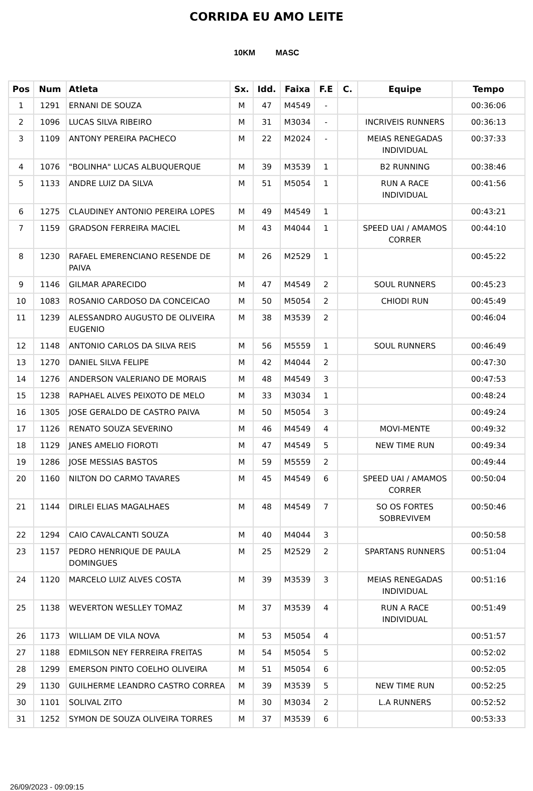CORRIDA EU AMO LEITE
10KM MASC
| Pos | Num | Atleta | Sx. | Idd. | Faixa | F.E | C. | Equipe | Tempo |
| --- | --- | --- | --- | --- | --- | --- | --- | --- | --- |
| 1 | 1291 | ERNANI DE SOUZA | M | 47 | M4549 | - | | | 00:36:06 |
| 2 | 1096 | LUCAS SILVA RIBEIRO | M | 31 | M3034 | - | | INCRIVEIS RUNNERS | 00:36:13 |
| 3 | 1109 | ANTONY PEREIRA PACHECO | M | 22 | M2024 | - | | MEIAS RENEGADAS INDIVIDUAL | 00:37:33 |
| 4 | 1076 | "BOLINHA" LUCAS ALBUQUERQUE | M | 39 | M3539 | 1 | | B2 RUNNING | 00:38:46 |
| 5 | 1133 | ANDRE LUIZ DA SILVA | M | 51 | M5054 | 1 | | RUN A RACE INDIVIDUAL | 00:41:56 |
| 6 | 1275 | CLAUDINEY ANTONIO PEREIRA LOPES | M | 49 | M4549 | 1 | | | 00:43:21 |
| 7 | 1159 | GRADSON FERREIRA MACIEL | M | 43 | M4044 | 1 | | SPEED UAI / AMAMOS CORRER | 00:44:10 |
| 8 | 1230 | RAFAEL EMERENCIANO RESENDE DE PAIVA | M | 26 | M2529 | 1 | | | 00:45:22 |
| 9 | 1146 | GILMAR APARECIDO | M | 47 | M4549 | 2 | | SOUL RUNNERS | 00:45:23 |
| 10 | 1083 | ROSANIO CARDOSO DA CONCEICAO | M | 50 | M5054 | 2 | | CHIODI RUN | 00:45:49 |
| 11 | 1239 | ALESSANDRO AUGUSTO DE OLIVEIRA EUGENIO | M | 38 | M3539 | 2 | | | 00:46:04 |
| 12 | 1148 | ANTONIO CARLOS DA SILVA REIS | M | 56 | M5559 | 1 | | SOUL RUNNERS | 00:46:49 |
| 13 | 1270 | DANIEL SILVA FELIPE | M | 42 | M4044 | 2 | | | 00:47:30 |
| 14 | 1276 | ANDERSON VALERIANO DE MORAIS | M | 48 | M4549 | 3 | | | 00:47:53 |
| 15 | 1238 | RAPHAEL ALVES PEIXOTO DE MELO | M | 33 | M3034 | 1 | | | 00:48:24 |
| 16 | 1305 | JOSE GERALDO DE CASTRO PAIVA | M | 50 | M5054 | 3 | | | 00:49:24 |
| 17 | 1126 | RENATO SOUZA SEVERINO | M | 46 | M4549 | 4 | | MOVI-MENTE | 00:49:32 |
| 18 | 1129 | JANES AMELIO FIOROTI | M | 47 | M4549 | 5 | | NEW TIME RUN | 00:49:34 |
| 19 | 1286 | JOSE MESSIAS BASTOS | M | 59 | M5559 | 2 | | | 00:49:44 |
| 20 | 1160 | NILTON DO CARMO TAVARES | M | 45 | M4549 | 6 | | SPEED UAI / AMAMOS CORRER | 00:50:04 |
| 21 | 1144 | DIRLEI ELIAS MAGALHAES | M | 48 | M4549 | 7 | | SO OS FORTES SOBREVIVEM | 00:50:46 |
| 22 | 1294 | CAIO CAVALCANTI SOUZA | M | 40 | M4044 | 3 | | | 00:50:58 |
| 23 | 1157 | PEDRO HENRIQUE DE PAULA DOMINGUES | M | 25 | M2529 | 2 | | SPARTANS RUNNERS | 00:51:04 |
| 24 | 1120 | MARCELO LUIZ ALVES COSTA | M | 39 | M3539 | 3 | | MEIAS RENEGADAS INDIVIDUAL | 00:51:16 |
| 25 | 1138 | WEVERTON WESLLEY TOMAZ | M | 37 | M3539 | 4 | | RUN A RACE INDIVIDUAL | 00:51:49 |
| 26 | 1173 | WILLIAM DE VILA NOVA | M | 53 | M5054 | 4 | | | 00:51:57 |
| 27 | 1188 | EDMILSON NEY FERREIRA FREITAS | M | 54 | M5054 | 5 | | | 00:52:02 |
| 28 | 1299 | EMERSON PINTO COELHO OLIVEIRA | M | 51 | M5054 | 6 | | | 00:52:05 |
| 29 | 1130 | GUILHERME LEANDRO CASTRO CORREA | M | 39 | M3539 | 5 | | NEW TIME RUN | 00:52:25 |
| 30 | 1101 | SOLIVAL ZITO | M | 30 | M3034 | 2 | | L.A RUNNERS | 00:52:52 |
| 31 | 1252 | SYMON DE SOUZA OLIVEIRA TORRES | M | 37 | M3539 | 6 | | | 00:53:33 |
26/09/2023 - 09:09:15